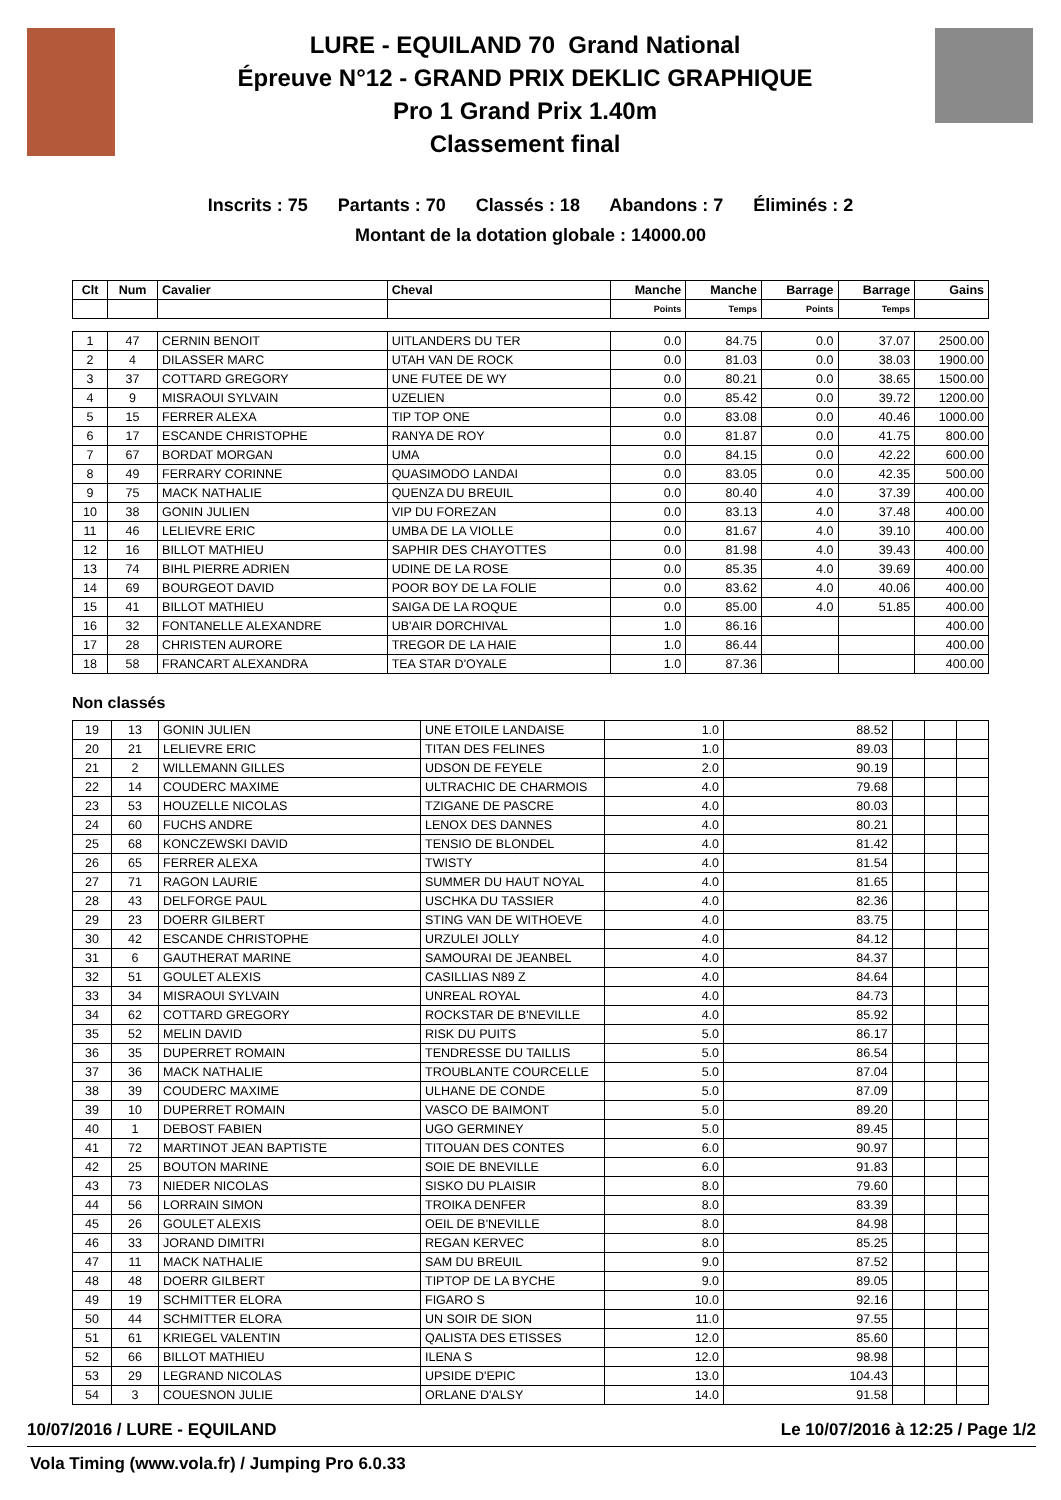LURE - EQUILAND 70 Grand National
Épreuve N°12 - GRAND PRIX DEKLIC GRAPHIQUE
Pro 1 Grand Prix 1.40m
Classement final
Inscrits : 75 Partants : 70 Classés : 18 Abandons : 7 Éliminés : 2
Montant de la dotation globale : 14000.00
| Clt | Num | Cavalier | Cheval | Manche | Manche | Barrage | Barrage | Gains |
| --- | --- | --- | --- | --- | --- | --- | --- | --- |
| | | | | Points | Temps | Points | Temps | |
| 1 | 47 | CERNIN BENOIT | UITLANDERS DU TER | 0.0 | 84.75 | 0.0 | 37.07 | 2500.00 |
| 2 | 4 | DILASSER MARC | UTAH VAN DE ROCK | 0.0 | 81.03 | 0.0 | 38.03 | 1900.00 |
| 3 | 37 | COTTARD GREGORY | UNE FUTEE DE WY | 0.0 | 80.21 | 0.0 | 38.65 | 1500.00 |
| 4 | 9 | MISRAOUI SYLVAIN | UZELIEN | 0.0 | 85.42 | 0.0 | 39.72 | 1200.00 |
| 5 | 15 | FERRER ALEXA | TIP TOP ONE | 0.0 | 83.08 | 0.0 | 40.46 | 1000.00 |
| 6 | 17 | ESCANDE CHRISTOPHE | RANYA DE ROY | 0.0 | 81.87 | 0.0 | 41.75 | 800.00 |
| 7 | 67 | BORDAT MORGAN | UMA | 0.0 | 84.15 | 0.0 | 42.22 | 600.00 |
| 8 | 49 | FERRARY CORINNE | QUASIMODO LANDAI | 0.0 | 83.05 | 0.0 | 42.35 | 500.00 |
| 9 | 75 | MACK NATHALIE | QUENZA DU BREUIL | 0.0 | 80.40 | 4.0 | 37.39 | 400.00 |
| 10 | 38 | GONIN JULIEN | VIP DU FOREZAN | 0.0 | 83.13 | 4.0 | 37.48 | 400.00 |
| 11 | 46 | LELIEVRE ERIC | UMBA DE LA VIOLLE | 0.0 | 81.67 | 4.0 | 39.10 | 400.00 |
| 12 | 16 | BILLOT MATHIEU | SAPHIR DES CHAYOTTES | 0.0 | 81.98 | 4.0 | 39.43 | 400.00 |
| 13 | 74 | BIHL PIERRE ADRIEN | UDINE DE LA ROSE | 0.0 | 85.35 | 4.0 | 39.69 | 400.00 |
| 14 | 69 | BOURGEOT DAVID | POOR BOY DE LA FOLIE | 0.0 | 83.62 | 4.0 | 40.06 | 400.00 |
| 15 | 41 | BILLOT MATHIEU | SAIGA DE LA ROQUE | 0.0 | 85.00 | 4.0 | 51.85 | 400.00 |
| 16 | 32 | FONTANELLE ALEXANDRE | UB'AIR DORCHIVAL | 1.0 | 86.16 | | | 400.00 |
| 17 | 28 | CHRISTEN AURORE | TREGOR DE LA HAIE | 1.0 | 86.44 | | | 400.00 |
| 18 | 58 | FRANCART ALEXANDRA | TEA STAR D'OYALE | 1.0 | 87.36 | | | 400.00 |
Non classés
| 19 | 13 | GONIN JULIEN | UNE ETOILE LANDAISE | 1.0 | 88.52 | | | |
| 20 | 21 | LELIEVRE ERIC | TITAN DES FELINES | 1.0 | 89.03 | | | |
| 21 | 2 | WILLEMANN GILLES | UDSON DE FEYELE | 2.0 | 90.19 | | | |
| 22 | 14 | COUDERC MAXIME | ULTRACHIC DE CHARMOIS | 4.0 | 79.68 | | | |
| 23 | 53 | HOUZELLE NICOLAS | TZIGANE DE PASCRE | 4.0 | 80.03 | | | |
| 24 | 60 | FUCHS ANDRE | LENOX DES DANNES | 4.0 | 80.21 | | | |
| 25 | 68 | KONCZEWSKI DAVID | TENSIO DE BLONDEL | 4.0 | 81.42 | | | |
| 26 | 65 | FERRER ALEXA | TWISTY | 4.0 | 81.54 | | | |
| 27 | 71 | RAGON LAURIE | SUMMER DU HAUT NOYAL | 4.0 | 81.65 | | | |
| 28 | 43 | DELFORGE PAUL | USCHKA DU TASSIER | 4.0 | 82.36 | | | |
| 29 | 23 | DOERR GILBERT | STING VAN DE WITHOEVE | 4.0 | 83.75 | | | |
| 30 | 42 | ESCANDE CHRISTOPHE | URZULEI JOLLY | 4.0 | 84.12 | | | |
| 31 | 6 | GAUTHERAT MARINE | SAMOURAI DE JEANBEL | 4.0 | 84.37 | | | |
| 32 | 51 | GOULET ALEXIS | CASILLIAS N89 Z | 4.0 | 84.64 | | | |
| 33 | 34 | MISRAOUI SYLVAIN | UNREAL ROYAL | 4.0 | 84.73 | | | |
| 34 | 62 | COTTARD GREGORY | ROCKSTAR DE B'NEVILLE | 4.0 | 85.92 | | | |
| 35 | 52 | MELIN DAVID | RISK DU PUITS | 5.0 | 86.17 | | | |
| 36 | 35 | DUPERRET ROMAIN | TENDRESSE DU TAILLIS | 5.0 | 86.54 | | | |
| 37 | 36 | MACK NATHALIE | TROUBLANTE COURCELLE | 5.0 | 87.04 | | | |
| 38 | 39 | COUDERC MAXIME | ULHANE DE CONDE | 5.0 | 87.09 | | | |
| 39 | 10 | DUPERRET ROMAIN | VASCO DE BAIMONT | 5.0 | 89.20 | | | |
| 40 | 1 | DEBOST FABIEN | UGO GERMINEY | 5.0 | 89.45 | | | |
| 41 | 72 | MARTINOT JEAN BAPTISTE | TITOUAN DES CONTES | 6.0 | 90.97 | | | |
| 42 | 25 | BOUTON MARINE | SOIE DE BNEVILLE | 6.0 | 91.83 | | | |
| 43 | 73 | NIEDER NICOLAS | SISKO DU PLAISIR | 8.0 | 79.60 | | | |
| 44 | 56 | LORRAIN SIMON | TROIKA DENFER | 8.0 | 83.39 | | | |
| 45 | 26 | GOULET ALEXIS | OEIL DE B'NEVILLE | 8.0 | 84.98 | | | |
| 46 | 33 | JORAND DIMITRI | REGAN KERVEC | 8.0 | 85.25 | | | |
| 47 | 11 | MACK NATHALIE | SAM DU BREUIL | 9.0 | 87.52 | | | |
| 48 | 48 | DOERR GILBERT | TIPTOP DE LA BYCHE | 9.0 | 89.05 | | | |
| 49 | 19 | SCHMITTER ELORA | FIGARO S | 10.0 | 92.16 | | | |
| 50 | 44 | SCHMITTER ELORA | UN SOIR DE SION | 11.0 | 97.55 | | | |
| 51 | 61 | KRIEGEL VALENTIN | QALISTA DES ETISSES | 12.0 | 85.60 | | | |
| 52 | 66 | BILLOT MATHIEU | ILENA S | 12.0 | 98.98 | | | |
| 53 | 29 | LEGRAND NICOLAS | UPSIDE D'EPIC | 13.0 | 104.43 | | | |
| 54 | 3 | COUESNON JULIE | ORLANE D'ALSY | 14.0 | 91.58 | | | |
10/07/2016 / LURE - EQUILAND Le 10/07/2016 à 12:25 / Page 1/2
Vola Timing (www.vola.fr) / Jumping Pro 6.0.33